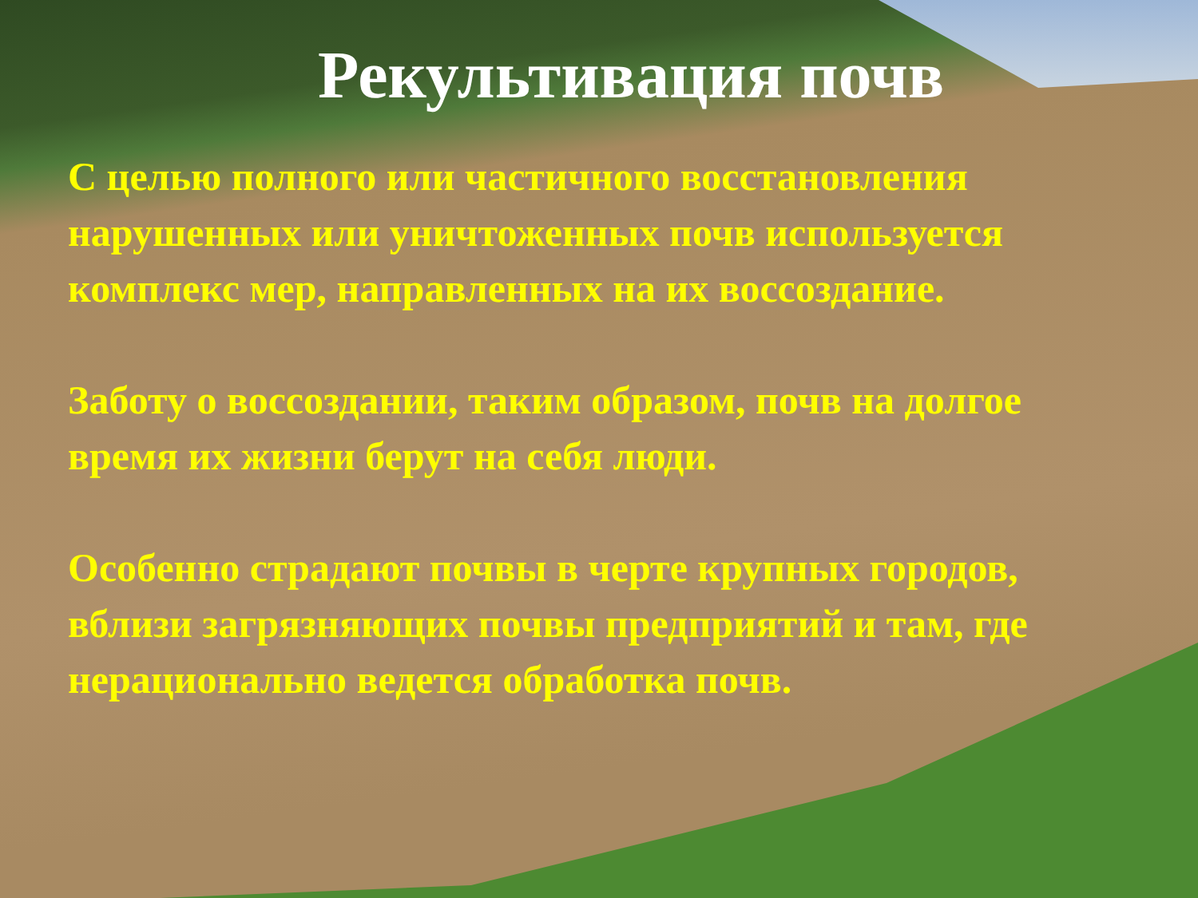Рекультивация почв
С целью полного или частичного восстановления нарушенных или уничтоженных почв используется комплекс мер, направленных на их воссоздание.
Заботу о воссоздании, таким образом, почв на долгое время их жизни берут на себя люди.
Особенно страдают почвы в черте крупных городов, вблизи загрязняющих почвы предприятий и там, где нерационально ведется обработка почв.